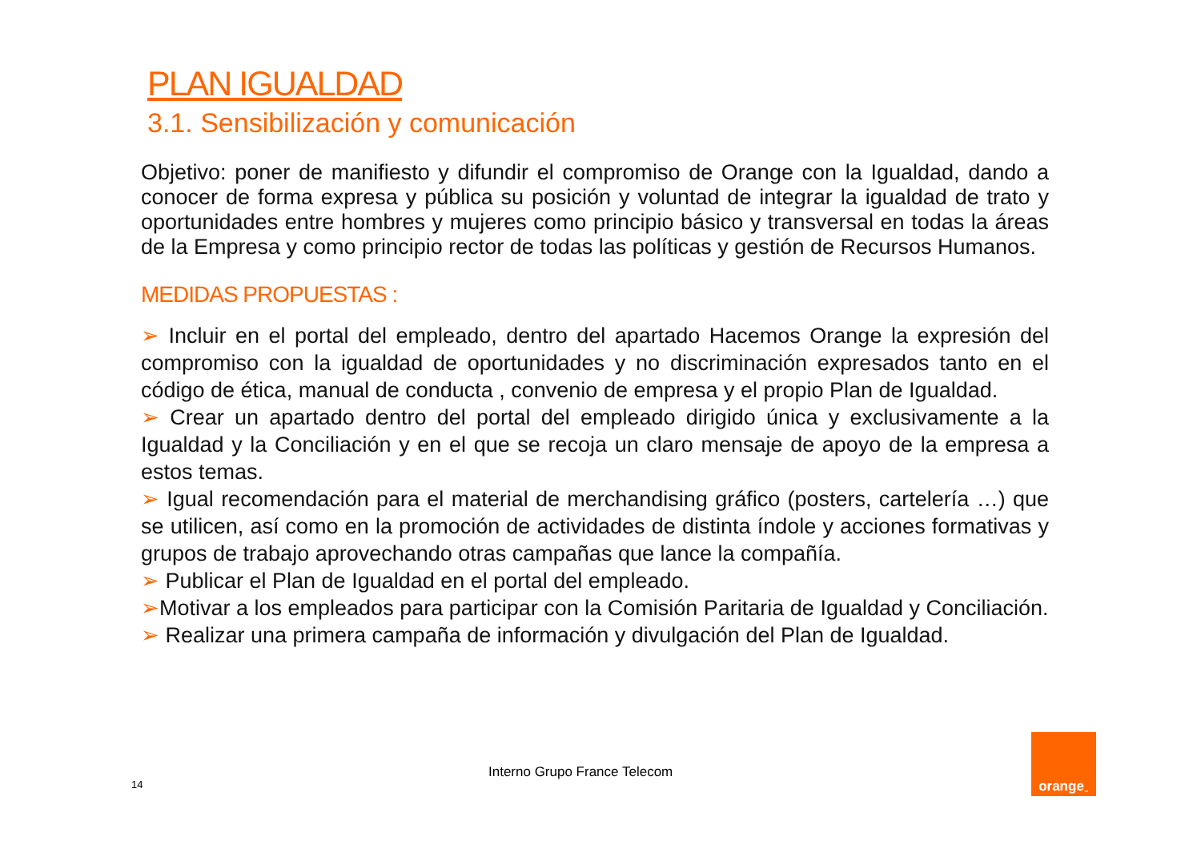PLAN IGUALDAD
3.1. Sensibilización y comunicación
Objetivo: poner de manifiesto y difundir el compromiso de Orange con la Igualdad, dando a conocer de forma expresa y pública su posición y voluntad de integrar la igualdad de trato y oportunidades entre hombres y mujeres como principio básico y transversal en todas la áreas de la Empresa y como principio rector de todas las políticas y gestión de Recursos Humanos.
MEDIDAS PROPUESTAS :
➢ Incluir en el portal del empleado, dentro del apartado Hacemos Orange la expresión del compromiso con la igualdad de oportunidades y no discriminación expresados tanto en el código de ética, manual de conducta , convenio de empresa y el propio Plan de Igualdad.
➢ Crear un apartado dentro del portal del empleado dirigido única y exclusivamente a la Igualdad y la Conciliación y en el que se recoja un claro mensaje de apoyo de la empresa a estos temas.
➢ Igual recomendación para el material de merchandising gráfico (posters, cartelería …) que se utilicen, así como en la promoción de actividades de distinta índole y acciones formativas y grupos de trabajo aprovechando otras campañas que lance la compañía.
➢ Publicar el Plan de Igualdad en el portal del empleado.
➢Motivar a los empleados para participar con la Comisión Paritaria de Igualdad y Conciliación.
➢ Realizar una primera campaña de información y divulgación del Plan de Igualdad.
Interno Grupo France Telecom
14
orange<sup>™</sup>